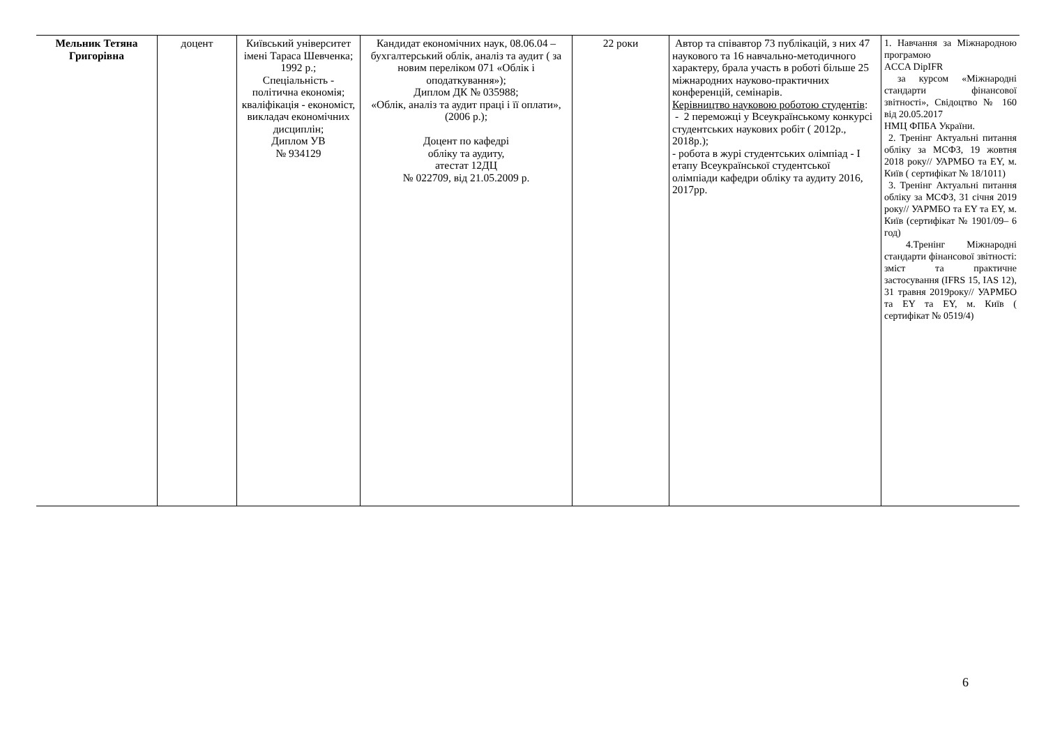| Мельник Тетяна Григорівна | доцент | Київський університет імені Тараса Шевченка; 1992 р.; Спеціальність - політична економія; кваліфікація - економіст, викладач економічних дисциплін; Диплом УВ № 934129 | Кандидат економічних наук, 08.06.04 – бухгалтерський облік, аналіз та аудит ( за новим переліком 071 «Облік і оподаткування»); Диплом ДК № 035988; «Облік, аналіз та аудит праці і її оплати», (2006 р.); Доцент по кафедрі обліку та аудиту, атестат 12ДЦ № 022709, від 21.05.2009 р. | 22 роки | Автор та співавтор 73 публікацій, з них 47 наукового та 16 навчально-методичного характеру, брала участь в роботі більше 25 міжнародних науково-практичних конференцій, семінарів. Керівництво науковою роботою студентів : - 2 переможці у Всеукраїнському конкурсі студентських наукових робіт ( 2012р., 2018р.); - робота в журі студентських олімпіад - І етапу Всеукраїнської студентської олімпіади кафедри обліку та аудиту 2016, 2017рр. | 1. Навчання за Міжнародною програмою ACCA DipIFR за курсом «Міжнародні стандарти фінансової звітності», Свідоцтво № 160 від 20.05.2017 НМЦ ФПБА України. 2. Тренінг Актуальні питання обліку за МСФЗ, 19 жовтня 2018 року// УАРМБО та ЕY, м. Київ ( сертифікат № 18/1011) 3. Тренінг Актуальні питання обліку за МСФЗ, 31 січня 2019 року// УАРМБО та ЕY та ЕY, м. Київ (сертифікат № 1901/09– 6 год) 4.Тренінг Міжнародні стандарти фінансової звітності: зміст та практичне застосування (IFRS 15, IAS 12), 31 травня 2019року// УАРМБО та ЕY та ЕY, м. Київ ( сертифікат № 0519/4) |
6